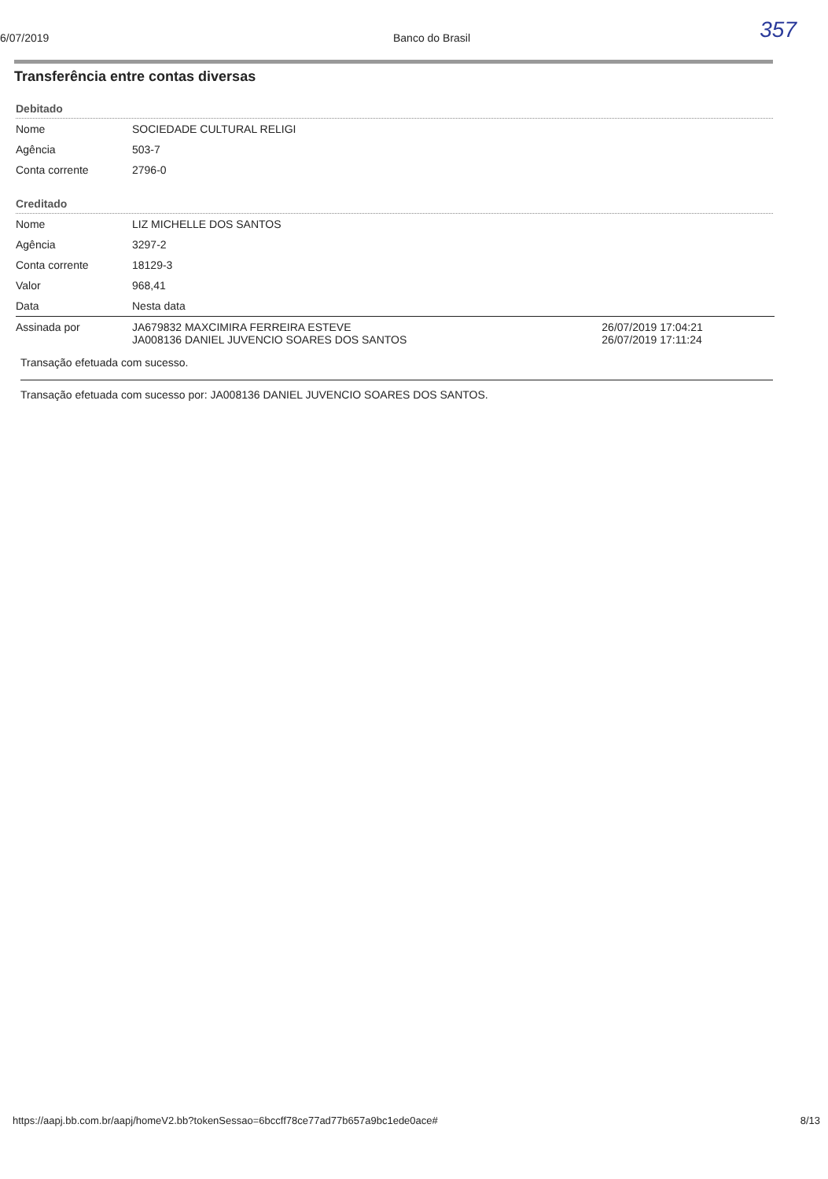357
6/07/2019 Banco do Brasil
Transferência entre contas diversas
Debitado
| Nome | SOCIEDADE CULTURAL RELIGI |
| Agência | 503-7 |
| Conta corrente | 2796-0 |
Creditado
| Nome | LIZ MICHELLE DOS SANTOS | |
| Agência | 3297-2 | |
| Conta corrente | 18129-3 | |
| Valor | 968,41 | |
| Data | Nesta data | |
| Assinada por | JA679832 MAXCIMIRA FERREIRA ESTEVE JA008136 DANIEL JUVENCIO SOARES DOS SANTOS | 26/07/2019 17:04:21 26/07/2019 17:11:24 |
Transação efetuada com sucesso.
Transação efetuada com sucesso por: JA008136 DANIEL JUVENCIO SOARES DOS SANTOS.
https://aapj.bb.com.br/aapj/homeV2.bb?tokenSessao=6bccff78ce77ad77b657a9bc1ede0ace# 8/13